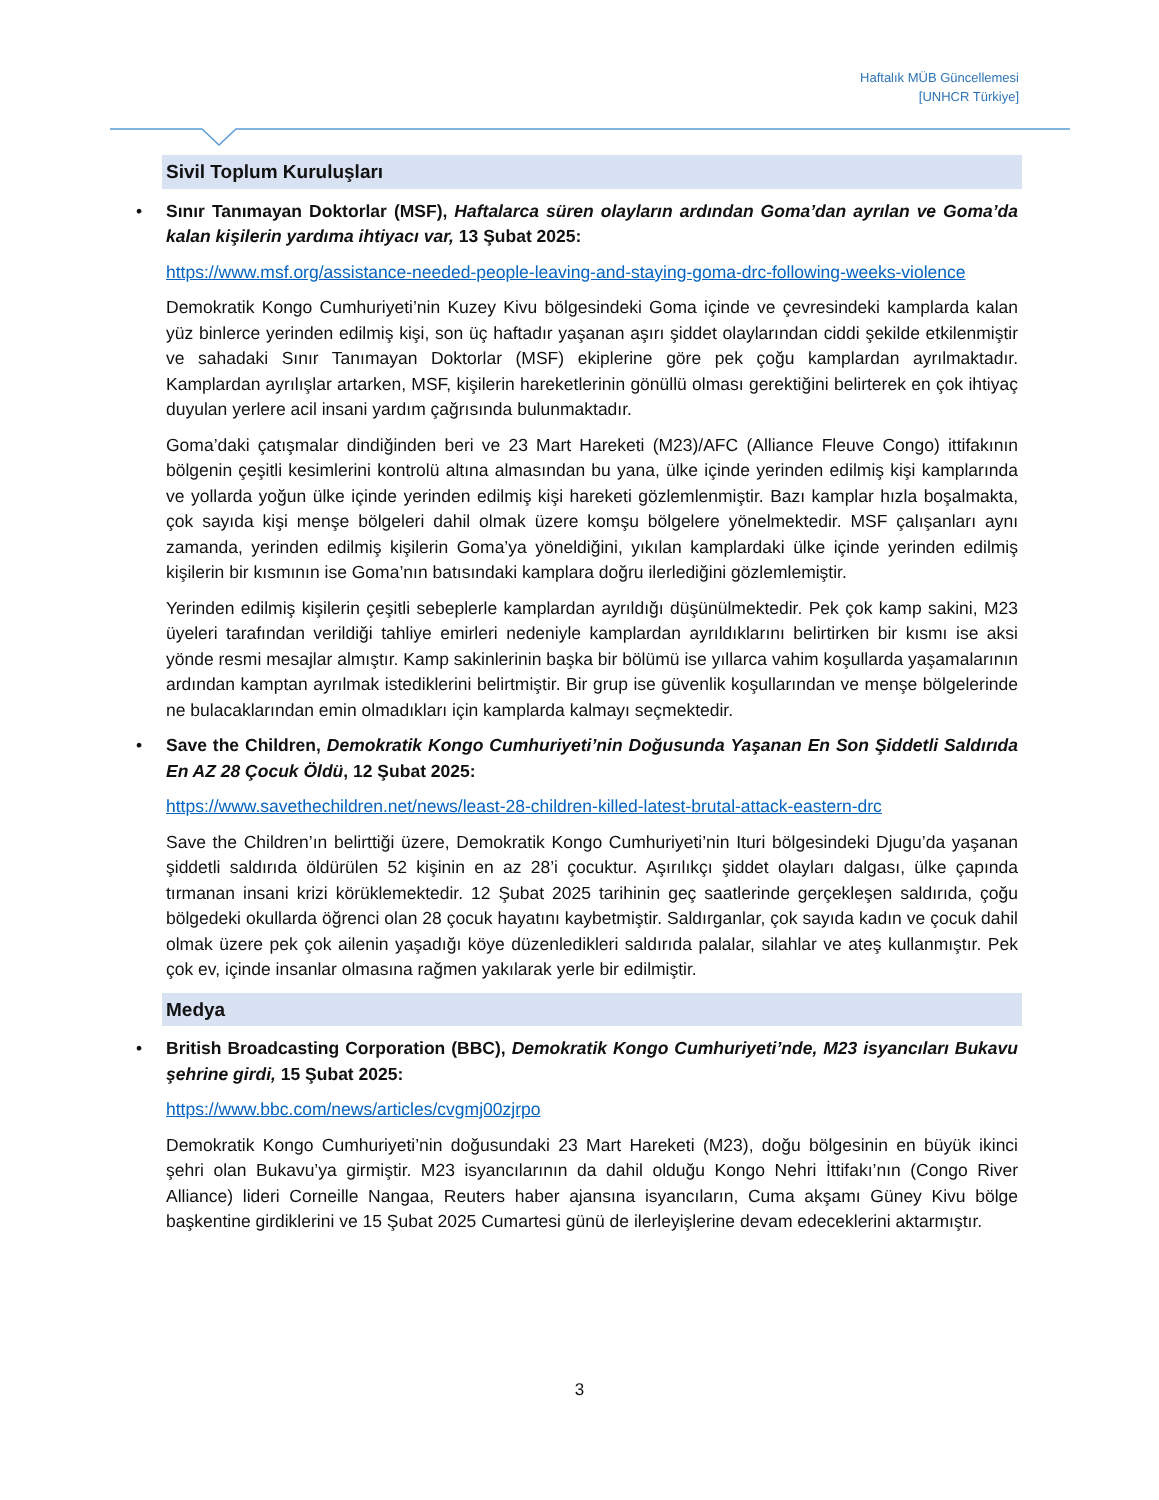Haftalık MÜB Güncellemesi
[UNHCR Türkiye]
Sivil Toplum Kuruluşları
•
Sınır Tanımayan Doktorlar (MSF), Haftalarca süren olayların ardından Goma’dan ayrılan ve Goma’da kalan kişilerin yardıma ihtiyacı var, 13 Şubat 2025:
https://www.msf.org/assistance-needed-people-leaving-and-staying-goma-drc-following-weeks-violence
Demokratik Kongo Cumhuriyeti’nin Kuzey Kivu bölgesindeki Goma içinde ve çevresindeki kamplarda kalan yüz binlerce yerinden edilmiş kişi, son üç haftadır yaşanan aşırı şiddet olaylarından ciddi şekilde etkilenmiştir ve sahadaki Sınır Tanımayan Doktorlar (MSF) ekiplerine göre pek çoğu kamplardan ayrılmaktadır. Kamplardan ayrılışlar artarken, MSF, kişilerin hareketlerinin gönüllü olması gerektiğini belirterek en çok ihtiyaç duyulan yerlere acil insani yardım çağrısında bulunmaktadır.
Goma’daki çatışmalar dindiğinden beri ve 23 Mart Hareketi (M23)/AFC (Alliance Fleuve Congo) ittifakının bölgenin çeşitli kesimlerini kontrolü altına almasından bu yana, ülke içinde yerinden edilmiş kişi kamplarında ve yollarda yoğun ülke içinde yerinden edilmiş kişi hareketi gözlemlenmiştir. Bazı kamplar hızla boşalmakta, çok sayıda kişi menşe bölgeleri dahil olmak üzere komşu bölgelere yönelmektedir. MSF çalışanları aynı zamanda, yerinden edilmiş kişilerin Goma’ya yöneldiğini, yıkılan kamplardaki ülke içinde yerinden edilmiş kişilerin bir kısmının ise Goma’nın batısındaki kamplara doğru ilerlediğini gözlemlemiştir.
Yerinden edilmiş kişilerin çeşitli sebeplerle kamplardan ayrıldığı düşünülmektedir. Pek çok kamp sakini, M23 üyeleri tarafından verildiği tahliye emirleri nedeniyle kamplardan ayrıldıklarını belirtirken bir kısmı ise aksi yönde resmi mesajlar almıştır. Kamp sakinlerinin başka bir bölümü ise yıllarca vahim koşullarda yaşamalarının ardından kamptan ayrılmak istediklerini belirtmiştir. Bir grup ise güvenlik koşullarından ve menşe bölgelerinde ne bulacaklarından emin olmadıkları için kamplarda kalmayı seçmektedir.
•
Save the Children, Demokratik Kongo Cumhuriyeti’nin Doğusunda Yaşanan En Son Şiddetli Saldırıda En AZ 28 Çocuk Öldü, 12 Şubat 2025:
https://www.savethechildren.net/news/least-28-children-killed-latest-brutal-attack-eastern-drc
Save the Children’ın belirttiği üzere, Demokratik Kongo Cumhuriyeti’nin Ituri bölgesindeki Djugu’da yaşanan şiddetli saldırıda öldürülen 52 kişinin en az 28’i çocuktur. Aşırılıkçı şiddet olayları dalgası, ülke çapında tırmanan insani krizi körüklemektedir. 12 Şubat 2025 tarihinin geç saatlerinde gerçekleşen saldırıda, çoğu bölgedeki okullarda öğrenci olan 28 çocuk hayatını kaybetmiştir. Saldırganlar, çok sayıda kadın ve çocuk dahil olmak üzere pek çok ailenin yaşadığı köye düzenledikleri saldırıda palalar, silahlar ve ateş kullanmıştır. Pek çok ev, içinde insanlar olmasına rağmen yakılarak yerle bir edilmiştir.
Medya
•
British Broadcasting Corporation (BBC), Demokratik Kongo Cumhuriyeti’nde, M23 isyancıları Bukavu şehrine girdi, 15 Şubat 2025:
https://www.bbc.com/news/articles/cvgmj00zjrpo
Demokratik Kongo Cumhuriyeti’nin doğusundaki 23 Mart Hareketi (M23), doğu bölgesinin en büyük ikinci şehri olan Bukavu’ya girmiştir. M23 isyancılarının da dahil olduğu Kongo Nehri İttifakı’nın (Congo River Alliance) lideri Corneille Nangaa, Reuters haber ajansına isyancıların, Cuma akşamı Güney Kivu bölge başkentine girdiklerini ve 15 Şubat 2025 Cumartesi günü de ilerleyişlerine devam edeceklerini aktarmıştır.
3